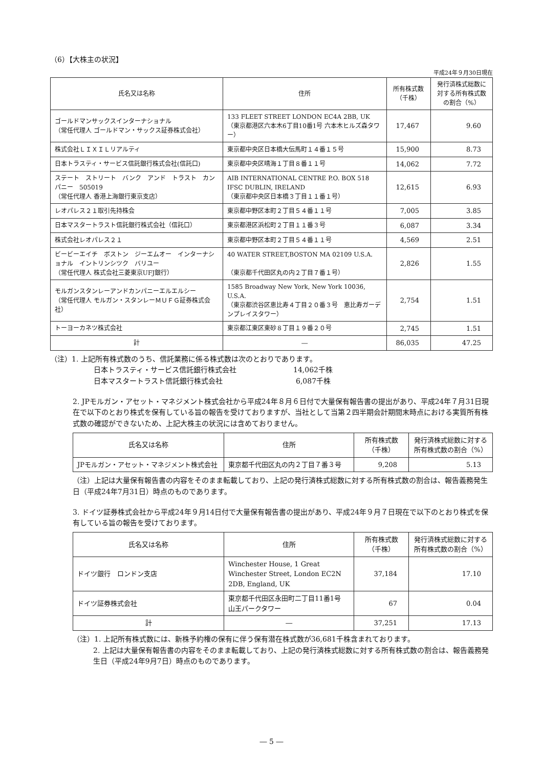（6）【大株主の状況】
平成24年９月30日現在
| 氏名又は名称 | 住所 | 所有株式数 （千株） | 発行済株式総数に対する所有株式数の割合（%） |
| --- | --- | --- | --- |
| ゴールドマンサックスインターナショナル （常任代理人 ゴールドマン・サックス証券株式会社） | 133 FLEET STREET LONDON EC4A 2BB, UK （東京都港区六本木6丁目10番1号 六本木ヒルズ森タワー） | 17,467 | 9.60 |
| 株式会社ＬＩＸＩＬリアルティ | 東京都中央区日本橋大伝馬町１４番１５号 | 15,900 | 8.73 |
| 日本トラスティ・サービス信託銀行株式会社(信託口) | 東京都中央区晴海１丁目８番１１号 | 14,062 | 7.72 |
| ステート ストリート バンク アンド トラスト カンパニー 505019 （常任代理人 香港上海銀行東京支店） | AIB INTERNATIONAL CENTRE P.O. BOX 518 IFSC DUBLIN, IRELAND （東京都中央区日本橋３丁目１１番１号） | 12,615 | 6.93 |
| レオパレス２１取引先持株会 | 東京都中野区本町２丁目５４番１１号 | 7,005 | 3.85 |
| 日本マスタートラスト信託銀行株式会社（信託口） | 東京都港区浜松町２丁目１１番３号 | 6,087 | 3.34 |
| 株式会社レオパレス２１ | 東京都中野区本町２丁目５４番１１号 | 4,569 | 2.51 |
| ビービーエイチ ボストン ジーエムオー インターナショナル イントリンシツク バリユー （常任代理人 株式会社三菱東京UFJ銀行） | 40 WATER STREET,BOSTON MA 02109 U.S.A. （東京都千代田区丸の内２丁目７番１号） | 2,826 | 1.55 |
| モルガンスタンレーアンドカンパニーエルエルシー （常任代理人 モルガン・スタンレーＭＵＦＧ証券株式会社） | 1585 Broadway New York, New York 10036, U.S.A. （東京都渋谷区恵比寿４丁目２０番３号 恵比寿ガーデンプレイスタワー） | 2,754 | 1.51 |
| トーヨーカネツ株式会社 | 東京都江東区東砂８丁目１９番２０号 | 2,745 | 1.51 |
| 計 | ― | 86,035 | 47.25 |
（注）1. 上記所有株式数のうち、信託業務に係る株式数は次のとおりであります。
日本トラスティ・サービス信託銀行株式会社 14,062千株
日本マスタートラスト信託銀行株式会社 6,087千株
2. JPモルガン・アセット・マネジメント株式会社から平成24年８月６日付で大量保有報告書の提出があり、平成24年７月31日現在で以下のとおり株式を保有している旨の報告を受けておりますが、当社として当第２四半期会計期間末時点における実質所有株式数の確認ができないため、上記大株主の状況には含めておりません。
| 氏名又は名称 | 住所 | 所有株式数 （千株） | 発行済株式総数に対する 所有株式数の割合（%） |
| --- | --- | --- | --- |
| JPモルガン・アセット・マネジメント株式会社 | 東京都千代田区丸の内２丁目７番３号 | 9,208 | 5.13 |
（注）上記は大量保有報告書の内容をそのまま転載しており、上記の発行済株式総数に対する所有株式数の割合は、報告義務発生日（平成24年7月31日）時点のものであります。
3. ドイツ証券株式会社から平成24年９月14日付で大量保有報告書の提出があり、平成24年９月７日現在で以下のとおり株式を保有している旨の報告を受けております。
| 氏名又は名称 | 住所 | 所有株式数 （千株） | 発行済株式総数に対する 所有株式数の割合（%） |
| --- | --- | --- | --- |
| ドイツ銀行 ロンドン支店 | Winchester House, 1 Great Winchester Street, London EC2N 2DB, England, UK | 37,184 | 17.10 |
| ドイツ証券株式会社 | 東京都千代田区永田町二丁目11番1号 山王パークタワー | 67 | 0.04 |
| 計 | ― | 37,251 | 17.13 |
（注）1. 上記所有株式数には、新株予約権の保有に伴う保有潜在株式数が36,681千株含まれております。
2. 上記は大量保有報告書の内容をそのまま転載しており、上記の発行済株式総数に対する所有株式数の割合は、報告義務発生日（平成24年9月7日）時点のものであります。
― 5 ―